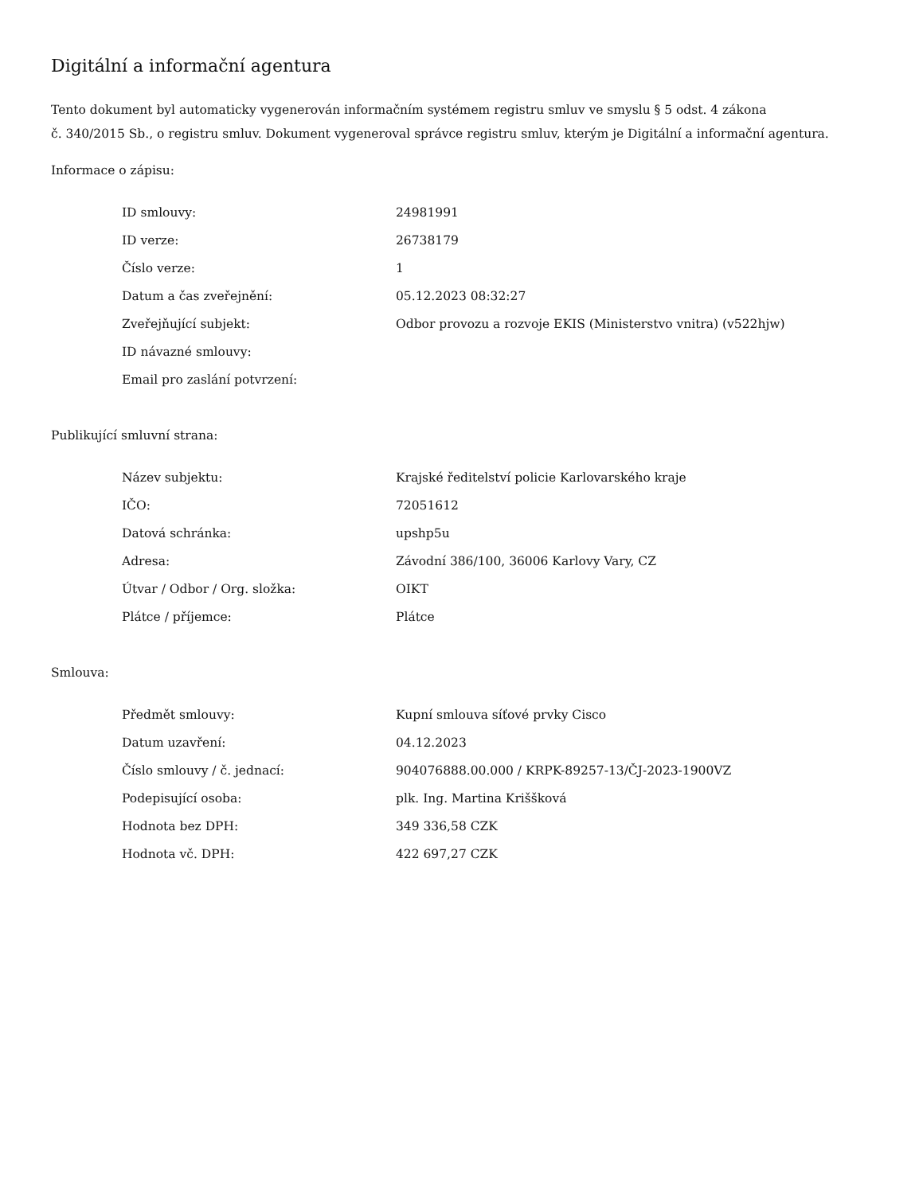Digitální a informační agentura
Tento dokument byl automaticky vygenerován informačním systémem registru smluv ve smyslu § 5 odst. 4 zákona
č. 340/2015 Sb., o registru smluv. Dokument vygeneroval správce registru smluv, kterým je Digitální a informační agentura.
Informace o zápisu:
| ID smlouvy: | 24981991 |
| ID verze: | 26738179 |
| Číslo verze: | 1 |
| Datum a čas zveřejnění: | 05.12.2023 08:32:27 |
| Zveřejňující subjekt: | Odbor provozu a rozvoje EKIS (Ministerstvo vnitra) (v522hjw) |
| ID návazné smlouvy: | |
| Email pro zaslání potvrzení: | |
Publikující smluvní strana:
| Název subjektu: | Krajské ředitelství policie Karlovarského kraje |
| IČO: | 72051612 |
| Datová schránka: | upshp5u |
| Adresa: | Závodní 386/100, 36006 Karlovy Vary, CZ |
| Útvar / Odbor / Org. složka: | OIKT |
| Plátce / příjemce: | Plátce |
Smlouva:
| Předmět smlouvy: | Kupní smlouva síťové prvky Cisco |
| Datum uzavření: | 04.12.2023 |
| Číslo smlouvy / č. jednací: | 904076888.00.000 / KRPK-89257-13/ČJ-2023-1900VZ |
| Podepisující osoba: | plk. Ing. Martina Kriššková |
| Hodnota bez DPH: | 349 336,58 CZK |
| Hodnota vč. DPH: | 422 697,27 CZK |